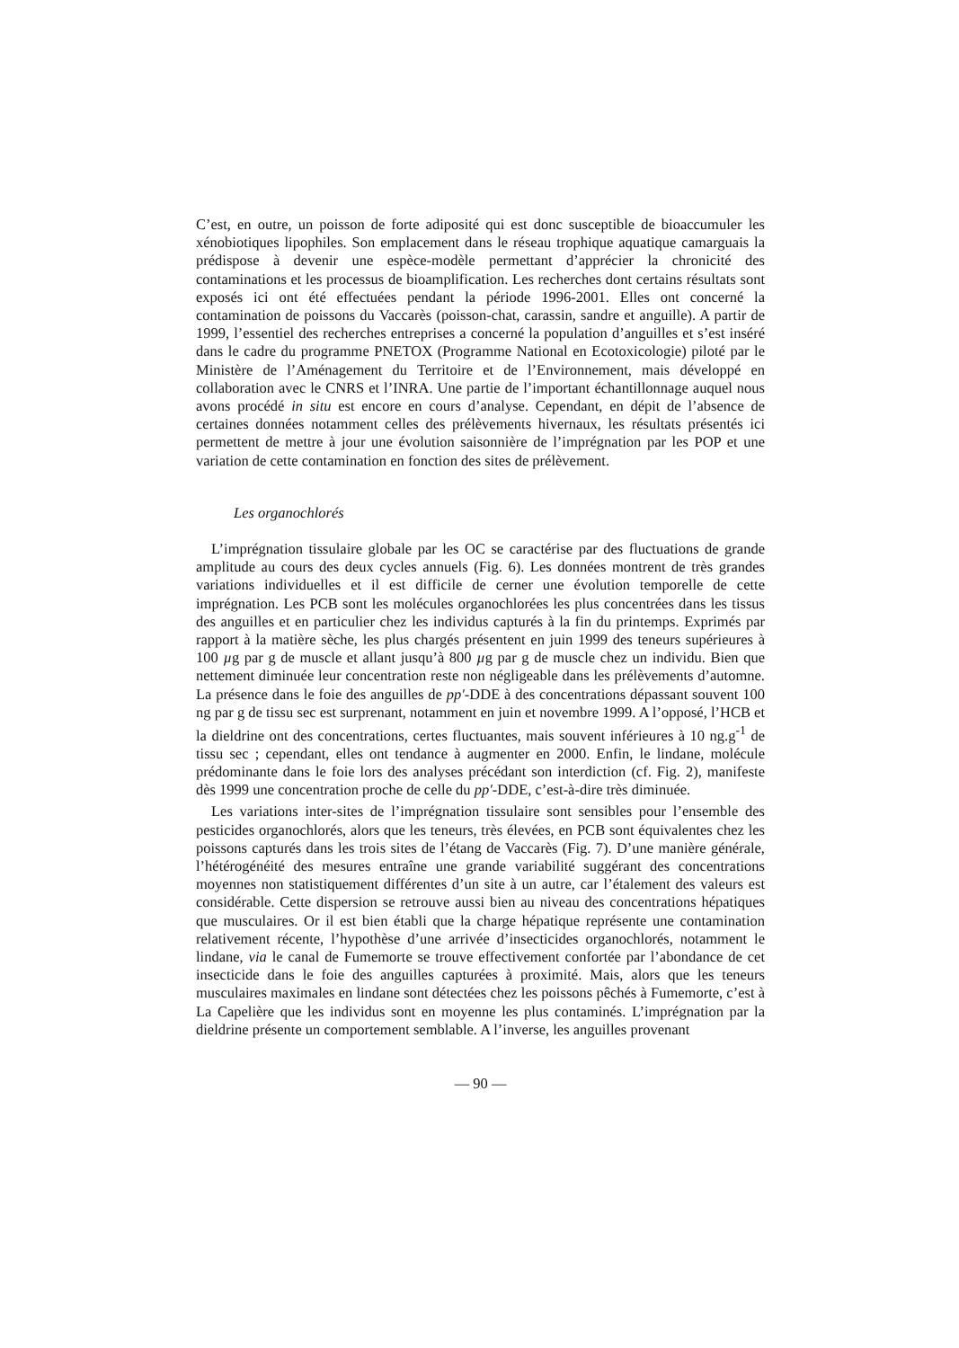C’est, en outre, un poisson de forte adiposité qui est donc susceptible de bioaccumuler les xénobiotiques lipophiles. Son emplacement dans le réseau trophique aquatique camarguais la prédispose à devenir une espèce-modèle permettant d’apprécier la chronicité des contaminations et les processus de bioamplification. Les recherches dont certains résultats sont exposés ici ont été effectuées pendant la période 1996-2001. Elles ont concerné la contamination de poissons du Vaccarès (poisson-chat, carassin, sandre et anguille). A partir de 1999, l’essentiel des recherches entreprises a concerné la population d’anguilles et s’est inséré dans le cadre du programme PNETOX (Programme National en Ecotoxicologie) piloté par le Ministère de l’Aménagement du Territoire et de l’Environnement, mais développé en collaboration avec le CNRS et l’INRA. Une partie de l’important échantillonnage auquel nous avons procédé in situ est encore en cours d’analyse. Cependant, en dépit de l’absence de certaines données notamment celles des prélèvements hivernaux, les résultats présentés ici permettent de mettre à jour une évolution saisonnière de l’imprégnation par les POP et une variation de cette contamination en fonction des sites de prélèvement.
Les organochlorés
L’imprégnation tissulaire globale par les OC se caractérise par des fluctuations de grande amplitude au cours des deux cycles annuels (Fig. 6). Les données montrent de très grandes variations individuelles et il est difficile de cerner une évolution temporelle de cette imprégnation. Les PCB sont les molécules organochlorées les plus concentrées dans les tissus des anguilles et en particulier chez les individus capturés à la fin du printemps. Exprimés par rapport à la matière sèche, les plus chargés présentent en juin 1999 des teneurs supérieures à 100 µg par g de muscle et allant jusqu’à 800 µg par g de muscle chez un individu. Bien que nettement diminuée leur concentration reste non négligeable dans les prélèvements d’automne. La présence dans le foie des anguilles de pp′-DDE à des concentrations dépassant souvent 100 ng par g de tissu sec est surprenant, notamment en juin et novembre 1999. A l’opposé, l’HCB et la dieldrine ont des concentrations, certes fluctuantes, mais souvent inférieures à 10 ng.g<sup>-1</sup> de tissu sec ; cependant, elles ont tendance à augmenter en 2000. Enfin, le lindane, molécule prédominante dans le foie lors des analyses précédant son interdiction (cf. Fig. 2), manifeste dès 1999 une concentration proche de celle du pp′-DDE, c’est-à-dire très diminuée.
Les variations inter-sites de l’imprégnation tissulaire sont sensibles pour l’ensemble des pesticides organochlorés, alors que les teneurs, très élevées, en PCB sont équivalentes chez les poissons capturés dans les trois sites de l’étang de Vaccarès (Fig. 7). D’une manière générale, l’hétérogénéité des mesures entraîne une grande variabilité suggérant des concentrations moyennes non statistiquement différentes d’un site à un autre, car l’étalement des valeurs est considérable. Cette dispersion se retrouve aussi bien au niveau des concentrations hépatiques que musculaires. Or il est bien établi que la charge hépatique représente une contamination relativement récente, l’hypothèse d’une arrivée d’insecticides organochlorés, notamment le lindane, via le canal de Fumemorte se trouve effectivement confortée par l’abondance de cet insecticide dans le foie des anguilles capturées à proximité. Mais, alors que les teneurs musculaires maximales en lindane sont détectées chez les poissons pêchés à Fumemorte, c’est à La Capelière que les individus sont en moyenne les plus contaminés. L’imprégnation par la dieldrine présente un comportement semblable. A l’inverse, les anguilles provenant
— 90 —